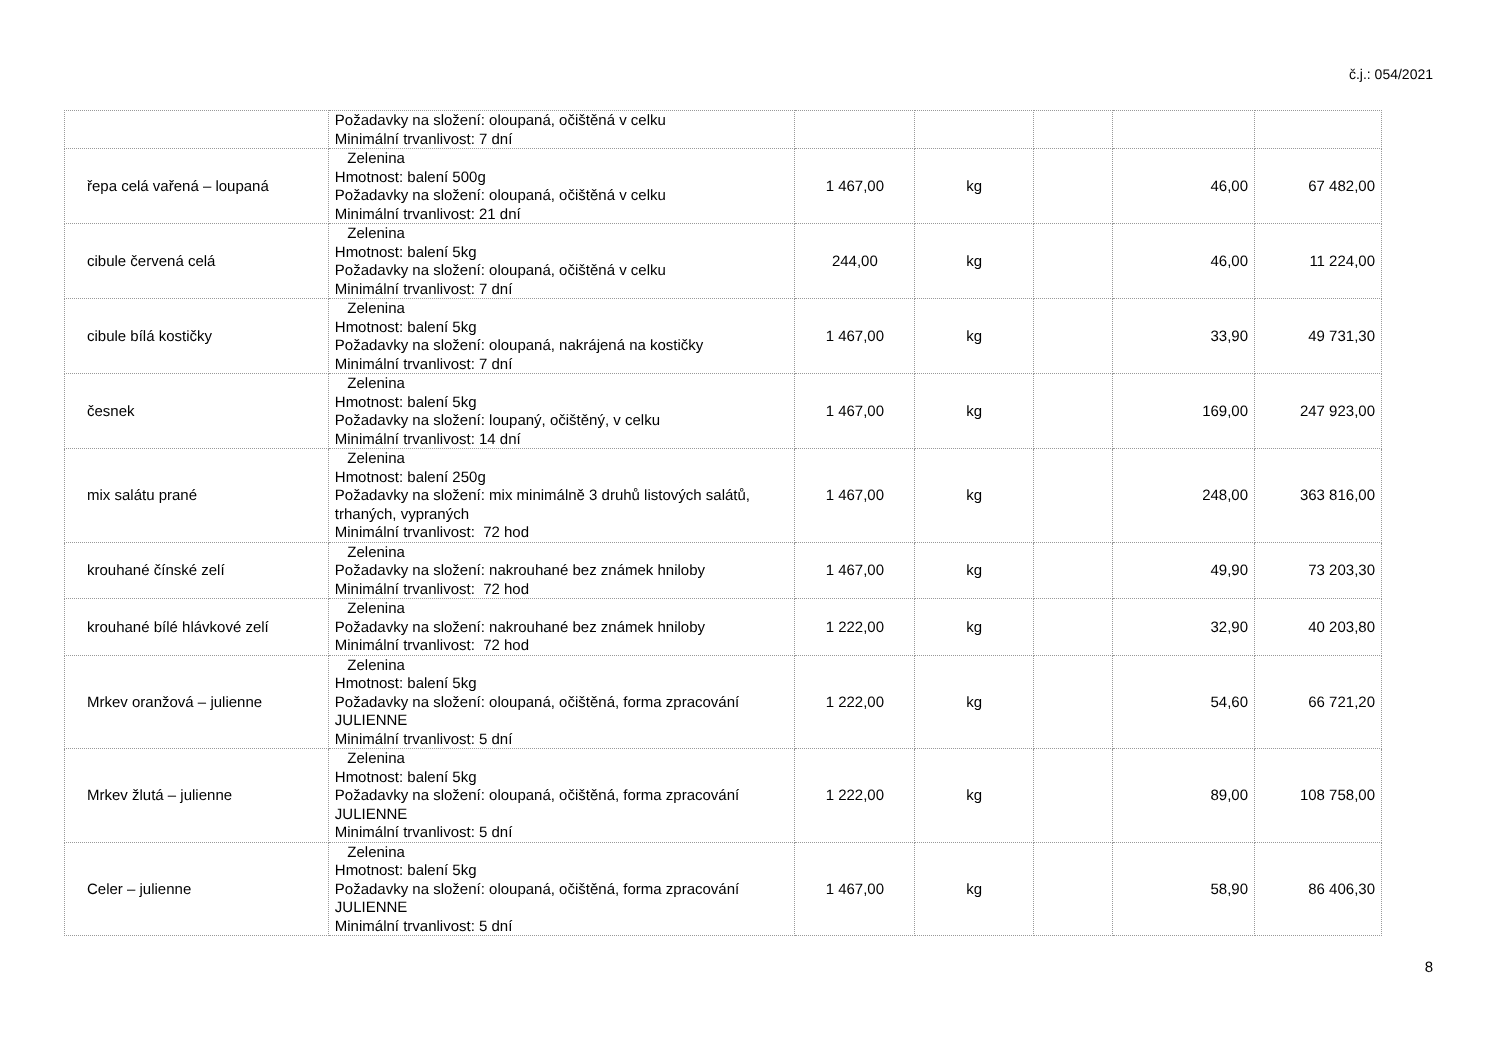č.j.: 054/2021
| | Požadavky na složení: oloupaná, očištěná v celku Minimální trvanlivost: 7 dní | | | | | |
| řepa celá vařená – loupaná | Zelenina Hmotnost: balení 500g Požadavky na složení: oloupaná, očištěná v celku Minimální trvanlivost: 21 dní | 1 467,00 | kg | | 46,00 | 67 482,00 |
| cibule červená celá | Zelenina Hmotnost: balení 5kg Požadavky na složení: oloupaná, očištěná v celku Minimální trvanlivost: 7 dní | 244,00 | kg | | 46,00 | 11 224,00 |
| cibule bílá kostičky | Zelenina Hmotnost: balení 5kg Požadavky na složení: oloupaná, nakrájená na kostičky Minimální trvanlivost: 7 dní | 1 467,00 | kg | | 33,90 | 49 731,30 |
| česnek | Zelenina Hmotnost: balení 5kg Požadavky na složení: loupaný, očištěný, v celku Minimální trvanlivost: 14 dní | 1 467,00 | kg | | 169,00 | 247 923,00 |
| mix salátu prané | Zelenina Hmotnost: balení 250g Požadavky na složení: mix minimálně 3 druhů listových salátů, trhaných, vypraných Minimální trvanlivost: 72 hod | 1 467,00 | kg | | 248,00 | 363 816,00 |
| krouhané čínské zelí | Zelenina Požadavky na složení: nakrouhané bez známek hniloby Minimální trvanlivost: 72 hod | 1 467,00 | kg | | 49,90 | 73 203,30 |
| krouhané bílé hlávkové zelí | Zelenina Požadavky na složení: nakrouhané bez známek hniloby Minimální trvanlivost: 72 hod | 1 222,00 | kg | | 32,90 | 40 203,80 |
| Mrkev oranžová – julienne | Zelenina Hmotnost: balení 5kg Požadavky na složení: oloupaná, očištěná, forma zpracování JULIENNE Minimální trvanlivost: 5 dní | 1 222,00 | kg | | 54,60 | 66 721,20 |
| Mrkev žlutá – julienne | Zelenina Hmotnost: balení 5kg Požadavky na složení: oloupaná, očištěná, forma zpracování JULIENNE Minimální trvanlivost: 5 dní | 1 222,00 | kg | | 89,00 | 108 758,00 |
| Celer – julienne | Zelenina Hmotnost: balení 5kg Požadavky na složení: oloupaná, očištěná, forma zpracování JULIENNE Minimální trvanlivost: 5 dní | 1 467,00 | kg | | 58,90 | 86 406,30 |
8